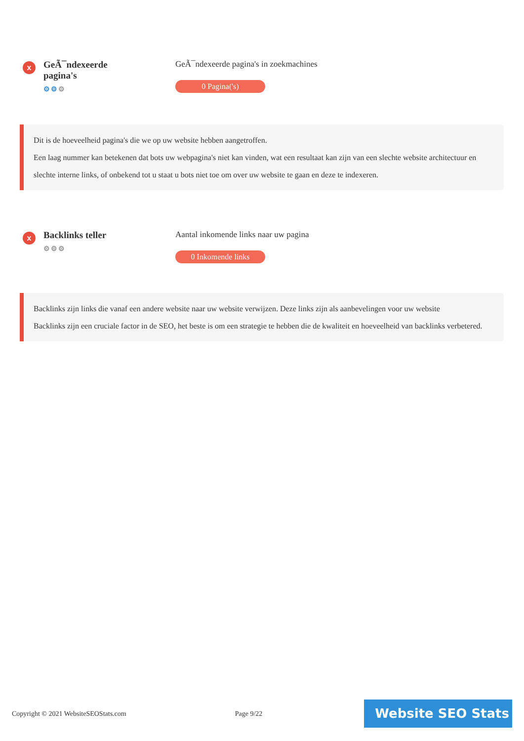x
GeÃ¯ndexeerde pagina's
⚙⚙⚙
GeÃ¯ndexeerde pagina's in zoekmachines
0 Pagina('s)
Dit is de hoeveelheid pagina's die we op uw website hebben aangetroffen.
Een laag nummer kan betekenen dat bots uw webpagina's niet kan vinden, wat een resultaat kan zijn van een slechte website architectuur en slechte interne links, of onbekend tot u staat u bots niet toe om over uw website te gaan en deze te indexeren.
x
Backlinks teller
⚙⚙⚙
Aantal inkomende links naar uw pagina
0 Inkomende links
Backlinks zijn links die vanaf een andere website naar uw website verwijzen. Deze links zijn als aanbevelingen voor uw website
Backlinks zijn een cruciale factor in de SEO, het beste is om een strategie te hebben die de kwaliteit en hoeveelheid van backlinks verbetered.
Copyright © 2021 WebsiteSEOStats.com Page 9/22
Website SEO Stats